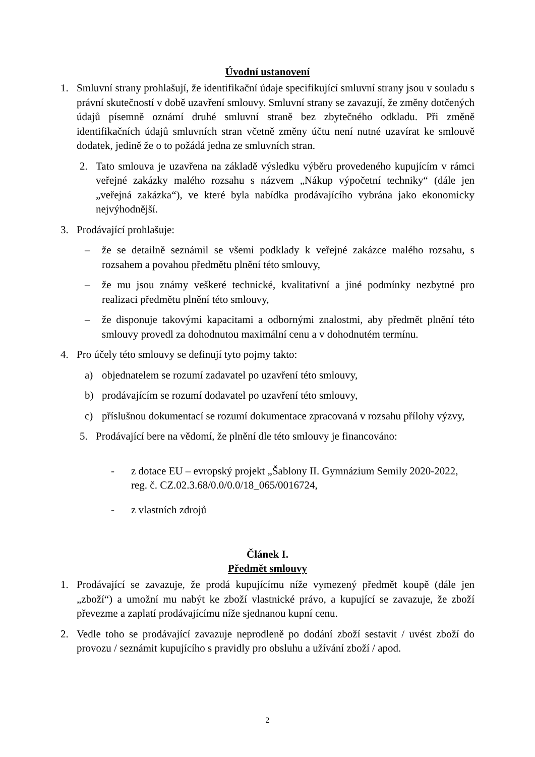Úvodní ustanovení
1. Smluvní strany prohlašují, že identifikační údaje specifikující smluvní strany jsou v souladu s právní skutečností v době uzavření smlouvy. Smluvní strany se zavazují, že změny dotčených údajů písemně oznámí druhé smluvní straně bez zbytečného odkladu. Při změně identifikačních údajů smluvních stran včetně změny účtu není nutné uzavírat ke smlouvě dodatek, jedině že o to požádá jedna ze smluvních stran.
2. Tato smlouva je uzavřena na základě výsledku výběru provedeného kupujícím v rámci veřejné zakázky malého rozsahu s názvem „Nákup výpočetní techniky“ (dále jen „veřejná zakázka“), ve které byla nabídka prodávajícího vybrána jako ekonomicky nejvýhodnější.
3. Prodávající prohlašuje:
– že se detailně seznámil se všemi podklady k veřejné zakázce malého rozsahu, s rozsahem a povahou předmětu plnění této smlouvy,
– že mu jsou známy veškeré technické, kvalitativní a jiné podmínky nezbytné pro realizaci předmětu plnění této smlouvy,
– že disponuje takovými kapacitami a odbornými znalostmi, aby předmět plnění této smlouvy provedl za dohodnutou maximální cenu a v dohodnutém termínu.
4. Pro účely této smlouvy se definují tyto pojmy takto:
a) objednatelem se rozumí zadavatel po uzavření této smlouvy,
b) prodávajícím se rozumí dodavatel po uzavření této smlouvy,
c) příslušnou dokumentací se rozumí dokumentace zpracovaná v rozsahu přílohy výzvy,
5. Prodávající bere na vědomí, že plnění dle této smlouvy je financováno:
- z dotace EU – evropský projekt „Šablony II. Gymnázium Semily 2020-2022, reg. č. CZ.02.3.68/0.0/0.0/18_065/0016724,
- z vlastních zdrojů
Článek I.
Předmět smlouvy
1. Prodávající se zavazuje, že prodá kupujícímu níže vymezený předmět koupě (dále jen „zboží“) a umožní mu nabýt ke zboží vlastnické právo, a kupující se zavazuje, že zboží převezme a zaplatí prodávajícímu níže sjednanou kupní cenu.
2. Vedle toho se prodávající zavazuje neprodleně po dodání zboží sestavit / uvést zboží do provozu / seznámit kupujícího s pravidly pro obsluhu a užívání zboží / apod.
2